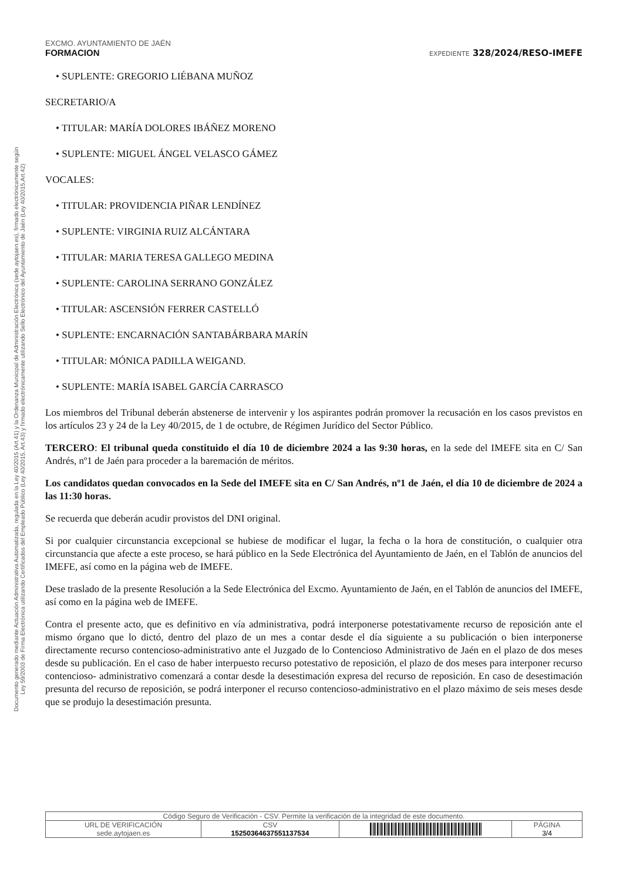Documento generado mediante Actuación Administrativa Automatizada, regulada en la Ley 40/2015 (Art.41) y la Ordenanza Municipal de Administración Electrónica (sede.aytojaen.es), firmado electrónicamente según
Ley 59/2003 de Firma Electrónica utilizando Certificados del Empleado Público (Ley 40/2015, Art.43) y firmado electrónicamente utilizando Sello Electrónico del Ayuntamiento de Jaén (Ley 40/2015,Art.42)
EXCMO. AYUNTAMIENTO DE JAÉN
FORMACION EXPEDIENTE 328/2024/RESO-IMEFE
• SUPLENTE: GREGORIO LIÉBANA MUÑOZ
SECRETARIO/A
• TITULAR: MARÍA DOLORES IBÁÑEZ MORENO
• SUPLENTE: MIGUEL ÁNGEL VELASCO GÁMEZ
VOCALES:
• TITULAR: PROVIDENCIA PIÑAR LENDÍNEZ
• SUPLENTE: VIRGINIA RUIZ ALCÁNTARA
• TITULAR: MARIA TERESA GALLEGO MEDINA
• SUPLENTE: CAROLINA SERRANO GONZÁLEZ
• TITULAR: ASCENSIÓN FERRER CASTELLÓ
• SUPLENTE: ENCARNACIÓN SANTABÁRBARA MARÍN
• TITULAR: MÓNICA PADILLA WEIGAND.
• SUPLENTE: MARÍA ISABEL GARCÍA CARRASCO
Los miembros del Tribunal deberán abstenerse de intervenir y los aspirantes podrán promover la recusación en los casos previstos en los artículos 23 y 24 de la Ley 40/2015, de 1 de octubre, de Régimen Jurídico del Sector Público.
TERCERO: El tribunal queda constituido el día 10 de diciembre 2024 a las 9:30 horas, en la sede del IMEFE sita en C/ San Andrés, nº1 de Jaén para proceder a la baremación de méritos.
Los candidatos quedan convocados en la Sede del IMEFE sita en C/ San Andrés, nº1 de Jaén, el día 10 de diciembre de 2024 a las 11:30 horas.
Se recuerda que deberán acudir provistos del DNI original.
Si por cualquier circunstancia excepcional se hubiese de modificar el lugar, la fecha o la hora de constitución, o cualquier otra circunstancia que afecte a este proceso, se hará público en la Sede Electrónica del Ayuntamiento de Jaén, en el Tablón de anuncios del IMEFE, así como en la página web de IMEFE.
Dese traslado de la presente Resolución a la Sede Electrónica del Excmo. Ayuntamiento de Jaén, en el Tablón de anuncios del IMEFE, así como en la página web de IMEFE.
Contra el presente acto, que es definitivo en vía administrativa, podrá interponerse potestativamente recurso de reposición ante el mismo órgano que lo dictó, dentro del plazo de un mes a contar desde el día siguiente a su publicación o bien interponerse directamente recurso contencioso-administrativo ante el Juzgado de lo Contencioso Administrativo de Jaén en el plazo de dos meses desde su publicación. En el caso de haber interpuesto recurso potestativo de reposición, el plazo de dos meses para interponer recurso contencioso- administrativo comenzará a contar desde la desestimación expresa del recurso de reposición. En caso de desestimación presunta del recurso de reposición, se podrá interponer el recurso contencioso-administrativo en el plazo máximo de seis meses desde que se produjo la desestimación presunta.
| Código Seguro de Verificación - CSV. Permite la verificación de la integridad de este documento. | | | |
| URL DE VERIFICACIÓN sede.aytojaen.es | CSV 15250364637551137534 | | PÁGINA 3/4 |